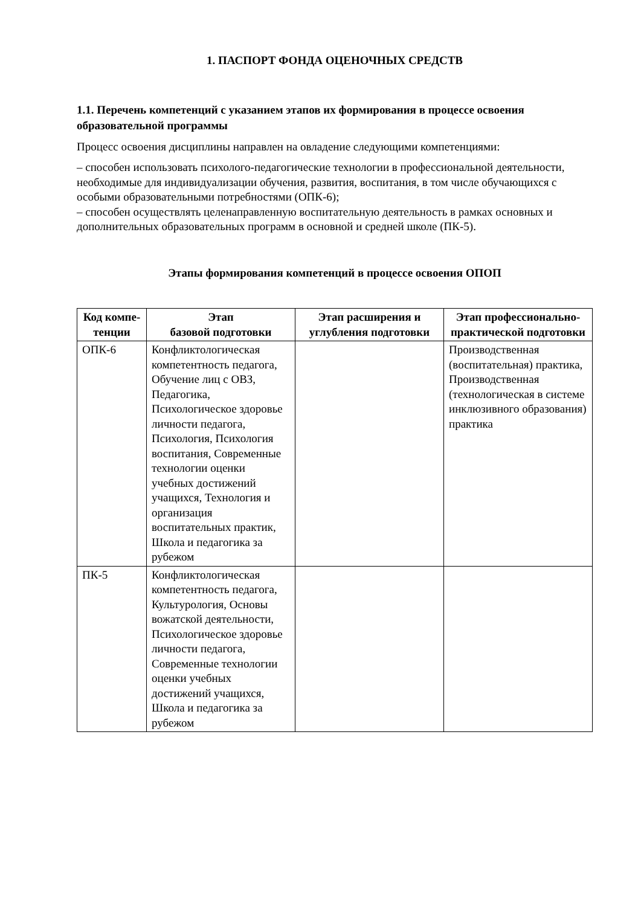1. ПАСПОРТ ФОНДА ОЦЕНОЧНЫХ СРЕДСТВ
1.1. Перечень компетенций с указанием этапов их формирования в процессе освоения образовательной программы
Процесс освоения дисциплины направлен на овладение следующими компетенциями:
– способен использовать психолого-педагогические технологии в профессиональной деятельности, необходимые для индивидуализации обучения, развития, воспитания, в том числе обучающихся с особыми образовательными потребностями (ОПК-6);
– способен осуществлять целенаправленную воспитательную деятельность в рамках основных и дополнительных образовательных программ в основной и средней школе (ПК-5).
Этапы формирования компетенций в процессе освоения ОПОП
| Код компе-тенции | Этап базовой подготовки | Этап расширения и углубления подготовки | Этап профессионально-практической подготовки |
| --- | --- | --- | --- |
| ОПК-6 | Конфликтологическая компетентность педагога, Обучение лиц с ОВЗ, Педагогика, Психологическое здоровье личности педагога, Психология, Психология воспитания, Современные технологии оценки учебных достижений учащихся, Технология и организация воспитательных практик, Школа и педагогика за рубежом | | Производственная (воспитательная) практика, Производственная (технологическая в системе инклюзивного образования) практика |
| ПК-5 | Конфликтологическая компетентность педагога, Культурология, Основы вожатской деятельности, Психологическое здоровье личности педагога, Современные технологии оценки учебных достижений учащихся, Школа и педагогика за рубежом | | |